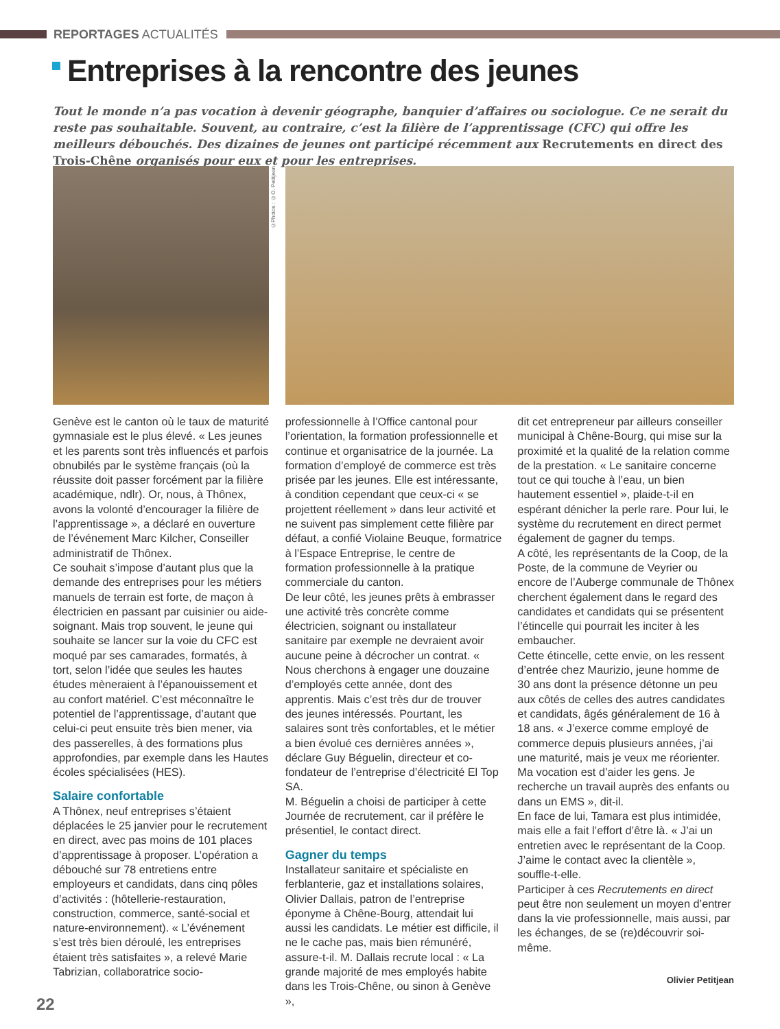REPORTAGES ACTUALITÉS
Entreprises à la rencontre des jeunes
Tout le monde n’a pas vocation à devenir géographe, banquier d’affaires ou sociologue. Ce ne serait du reste pas souhaitable. Souvent, au contraire, c’est la filière de l’apprentissage (CFC) qui offre les meilleurs débouchés. Des dizaines de jeunes ont participé récemment aux Recrutements en direct des Trois-Chêne organisés pour eux et pour les entreprises.
©Photos : ©O. Petitjean
Genève est le canton où le taux de maturité gymnasiale est le plus élevé. « Les jeunes et les parents sont très influencés et parfois obnubilés par le système français (où la réussite doit passer forcément par la filière académique, ndlr). Or, nous, à Thônex, avons la volonté d’encourager la filière de l’apprentissage », a déclaré en ouverture de l’événement Marc Kilcher, Conseiller administratif de Thônex.
Ce souhait s’impose d’autant plus que la demande des entreprises pour les métiers manuels de terrain est forte, de maçon à électricien en passant par cuisinier ou aide-soignant. Mais trop souvent, le jeune qui souhaite se lancer sur la voie du CFC est moqué par ses camarades, formatés, à tort, selon l’idée que seules les hautes études mèneraient à l’épanouissement et au confort matériel. C’est méconnaître le potentiel de l’apprentissage, d’autant que celui-ci peut ensuite très bien mener, via des passerelles, à des formations plus approfondies, par exemple dans les Hautes écoles spécialisées (HES).
Salaire confortable
A Thônex, neuf entreprises s’étaient déplacées le 25 janvier pour le recrutement en direct, avec pas moins de 101 places d’apprentissage à proposer. L’opération a débouché sur 78 entretiens entre employeurs et candidats, dans cinq pôles d’activités : (hôtellerie-restauration, construction, commerce, santé-social et nature-environnement). « L’événement s’est très bien déroulé, les entreprises étaient très satisfaites », a relevé Marie Tabrizian, collaboratrice socio-
professionnelle à l’Office cantonal pour l’orientation, la formation professionnelle et continue et organisatrice de la journée. La formation d’employé de commerce est très prisée par les jeunes. Elle est intéressante, à condition cependant que ceux-ci « se projettent réellement » dans leur activité et ne suivent pas simplement cette filière par défaut, a confié Violaine Beuque, formatrice à l’Espace Entreprise, le centre de formation professionnelle à la pratique commerciale du canton.
De leur côté, les jeunes prêts à embrasser une activité très concrète comme électricien, soignant ou installateur sanitaire par exemple ne devraient avoir aucune peine à décrocher un contrat. « Nous cherchons à engager une douzaine d’employés cette année, dont des apprentis. Mais c’est très dur de trouver des jeunes intéressés. Pourtant, les salaires sont très confortables, et le métier a bien évolué ces dernières années », déclare Guy Béguelin, directeur et co-fondateur de l’entreprise d’électricité El Top SA.
M. Béguelin a choisi de participer à cette Journée de recrutement, car il préfère le présentiel, le contact direct.
Gagner du temps
Installateur sanitaire et spécialiste en ferblanterie, gaz et installations solaires, Olivier Dallais, patron de l’entreprise éponyme à Chêne-Bourg, attendait lui aussi les candidats. Le métier est difficile, il ne le cache pas, mais bien rémunéré, assure-t-il. M. Dallais recrute local : « La grande majorité de mes employés habite dans les Trois-Chêne, ou sinon à Genève »,
dit cet entrepreneur par ailleurs conseiller municipal à Chêne-Bourg, qui mise sur la proximité et la qualité de la relation comme de la prestation. « Le sanitaire concerne tout ce qui touche à l’eau, un bien hautement essentiel », plaide-t-il en espérant dénicher la perle rare. Pour lui, le système du recrutement en direct permet également de gagner du temps.
A côté, les représentants de la Coop, de la Poste, de la commune de Veyrier ou encore de l’Auberge communale de Thônex cherchent également dans le regard des candidates et candidats qui se présentent l’étincelle qui pourrait les inciter à les embaucher.
Cette étincelle, cette envie, on les ressent d’entrée chez Maurizio, jeune homme de 30 ans dont la présence détonne un peu aux côtés de celles des autres candidates et candidats, âgés généralement de 16 à 18 ans. « J’exerce comme employé de commerce depuis plusieurs années, j’ai une maturité, mais je veux me réorienter. Ma vocation est d’aider les gens. Je recherche un travail auprès des enfants ou dans un EMS », dit-il.
En face de lui, Tamara est plus intimidée, mais elle a fait l’effort d’être là. « J’ai un entretien avec le représentant de la Coop. J’aime le contact avec la clientèle », souffle-t-elle.
Participer à ces Recrutements en direct peut être non seulement un moyen d’entrer dans la vie professionnelle, mais aussi, par les échanges, de se (re)découvrir soi-même.
Olivier Petitjean
22